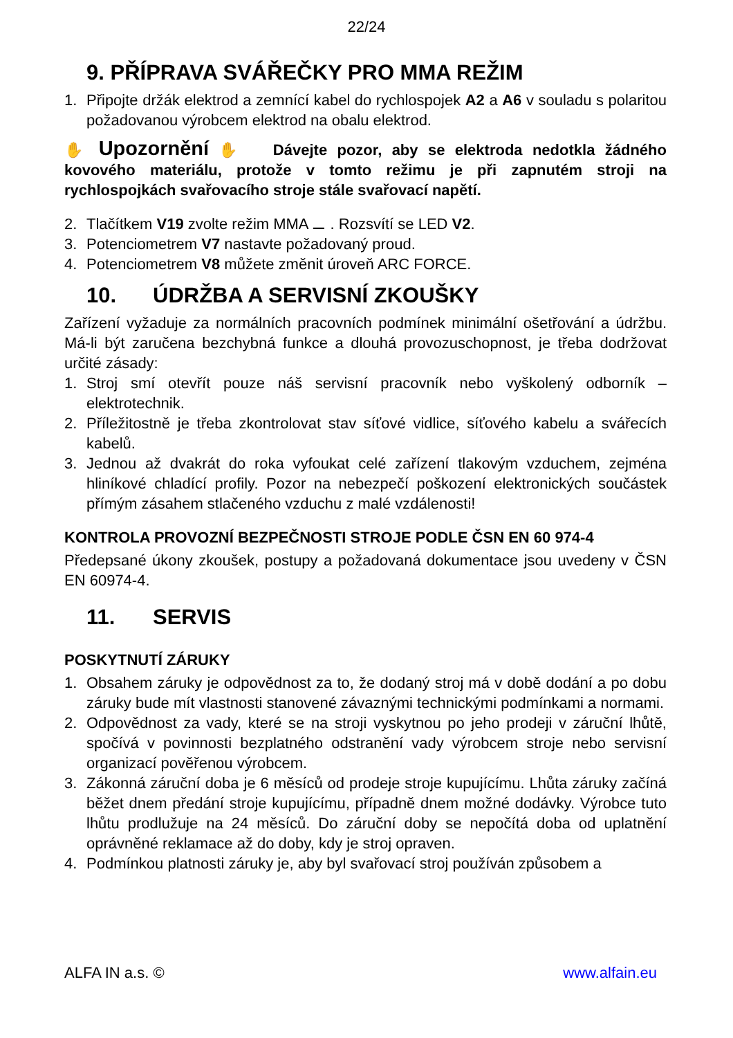22/24
9. PŘÍPRAVA SVÁŘEČKY PRO MMA REŽIM
1. Připojte držák elektrod a zemnící kabel do rychlospojek A2 a A6 v souladu s polaritou požadovanou výrobcem elektrod na obalu elektrod.
✋ Upozornění ✋ Dávejte pozor, aby se elektroda nedotkla žádného kovového materiálu, protože v tomto režimu je při zapnutém stroji na rychlospojkách svařovacího stroje stále svařovací napětí.
2. Tlačítkem V19 zvolte režim MMA ⚊ . Rozsvítí se LED V2.
3. Potenciometrem V7 nastavte požadovaný proud.
4. Potenciometrem V8 můžete změnit úroveň ARC FORCE.
10. ÚDRŽBA A SERVISNÍ ZKOUŠKY
Zařízení vyžaduje za normálních pracovních podmínek minimální ošetřování a údržbu. Má-li být zaručena bezchybná funkce a dlouhá provozuschopnost, je třeba dodržovat určité zásady:
1. Stroj smí otevřít pouze náš servisní pracovník nebo vyškolený odborník – elektrotechnik.
2. Příležitostně je třeba zkontrolovat stav síťové vidlice, síťového kabelu a svářecích kabelů.
3. Jednou až dvakrát do roka vyfoukat celé zařízení tlakovým vzduchem, zejména hliníkové chladící profily. Pozor na nebezpečí poškození elektronických součástek přímým zásahem stlačeného vzduchu z malé vzdálenosti!
KONTROLA PROVOZNÍ BEZPEČNOSTI STROJE PODLE ČSN EN 60 974-4
Předepsané úkony zkoušek, postupy a požadovaná dokumentace jsou uvedeny v ČSN EN 60974-4.
11. SERVIS
POSKYTNUTÍ ZÁRUKY
1. Obsahem záruky je odpovědnost za to, že dodaný stroj má v době dodání a po dobu záruky bude mít vlastnosti stanovené závaznými technickými podmínkami a normami.
2. Odpovědnost za vady, které se na stroji vyskytnou po jeho prodeji v záruční lhůtě, spočívá v povinnosti bezplatného odstranění vady výrobcem stroje nebo servisní organizací pověřenou výrobcem.
3. Zákonná záruční doba je 6 měsíců od prodeje stroje kupujícímu. Lhůta záruky začíná běžet dnem předání stroje kupujícímu, případně dnem možné dodávky. Výrobce tuto lhůtu prodlužuje na 24 měsíců. Do záruční doby se nepočítá doba od uplatnění oprávněné reklamace až do doby, kdy je stroj opraven.
4. Podmínkou platnosti záruky je, aby byl svařovací stroj používán způsobem a
ALFA IN a.s. © www.alfain.eu